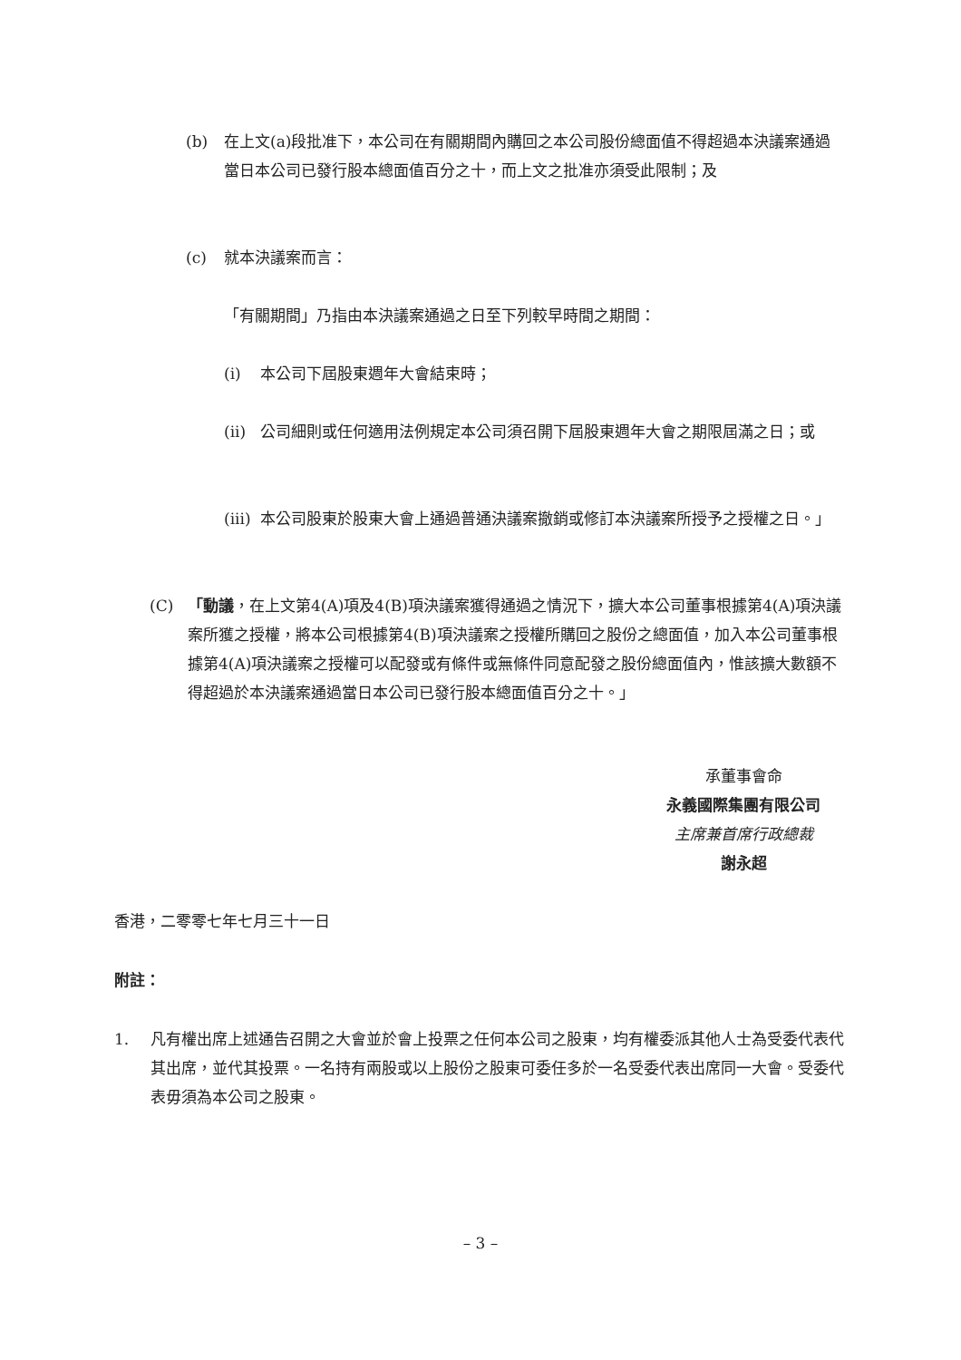(b) 在上文(a)段批准下，本公司在有關期間內購回之本公司股份總面值不得超過本決議案通過當日本公司已發行股本總面值百分之十，而上文之批准亦須受此限制；及
(c) 就本決議案而言：
「有關期間」乃指由本決議案通過之日至下列較早時間之期間：
(i) 本公司下屆股東週年大會結束時；
(ii)
公司細則或任何適用法例規定本公司須召開下屆股東週年大會之期限屆滿之日；或
(iii)
本公司股東於股東大會上通過普通決議案撤銷或修訂本決議案所授予之授權之日。」
(C) 「動議，在上文第4(A)項及4(B)項決議案獲得通過之情況下，擴大本公司董事根據第4(A)項決議案所獲之授權，將本公司根據第4(B)項決議案之授權所購回之股份之總面值，加入本公司董事根據第4(A)項決議案之授權可以配發或有條件或無條件同意配發之股份總面值內，惟該擴大數額不得超過於本決議案通過當日本公司已發行股本總面值百分之十。」
承董事會命
永義國際集團有限公司
主席兼首席行政總裁
謝永超
香港，二零零七年七月三十一日
附註：
1. 凡有權出席上述通告召開之大會並於會上投票之任何本公司之股東，均有權委派其他人士為受委代表代其出席，並代其投票。一名持有兩股或以上股份之股東可委任多於一名受委代表出席同一大會。受委代表毋須為本公司之股東。
– 3 –